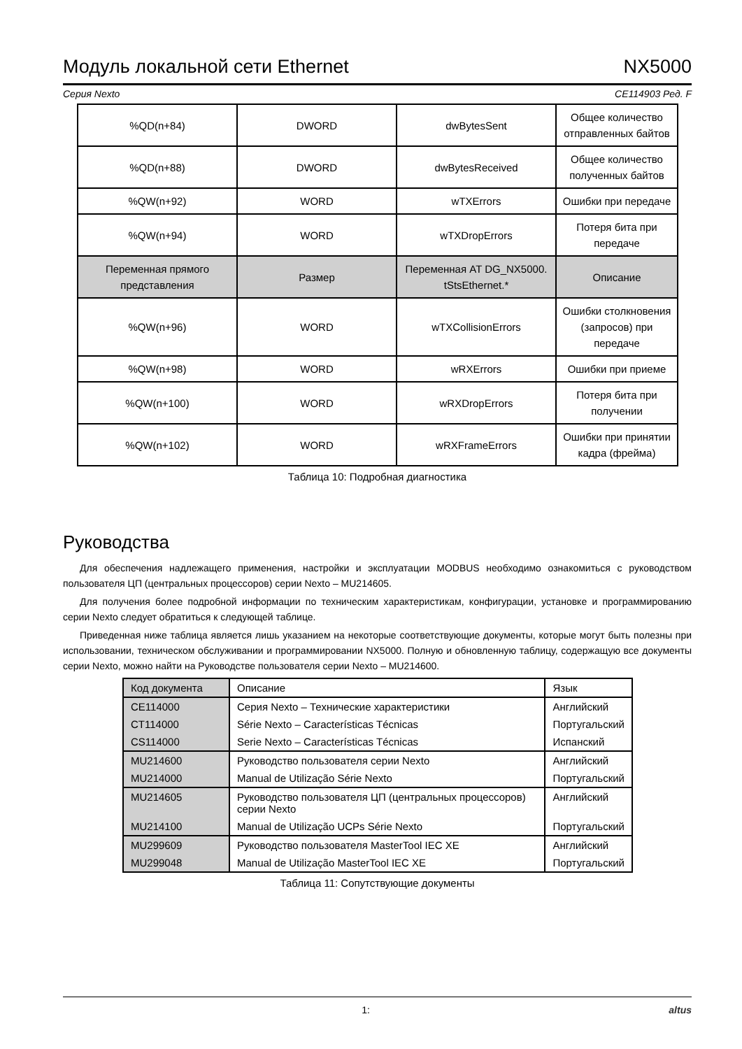Модуль локальной сети Ethernet NX5000
Серия Nexto CE114903 Ред. F
| %QD(n+84) | DWORD | dwBytesSent | Общее количество отправленных байтов |
| %QD(n+88) | DWORD | dwBytesReceived | Общее количество полученных байтов |
| %QW(n+92) | WORD | wTXErrors | Ошибки при передаче |
| %QW(n+94) | WORD | wTXDropErrors | Потеря бита при передаче |
| Переменная прямого представления | Размер | Переменная AT DG_NX5000. tStsEthernet.* | Описание |
| %QW(n+96) | WORD | wTXCollisionErrors | Ошибки столкновения (запросов) при передаче |
| %QW(n+98) | WORD | wRXErrors | Ошибки при приеме |
| %QW(n+100) | WORD | wRXDropErrors | Потеря бита при получении |
| %QW(n+102) | WORD | wRXFrameErrors | Ошибки при принятии кадра (фрейма) |
Таблица 10: Подробная диагностика
Руководства
Для обеспечения надлежащего применения, настройки и эксплуатации MODBUS необходимо ознакомиться с руководством пользователя ЦП (центральных процессоров) серии Nexto – MU214605.
Для получения более подробной информации по техническим характеристикам, конфигурации, установке и программированию серии Nexto следует обратиться к следующей таблице.
Приведенная ниже таблица является лишь указанием на некоторые соответствующие документы, которые могут быть полезны при использовании, техническом обслуживании и программировании NX5000. Полную и обновленную таблицу, содержащую все документы серии Nexto, можно найти на Руководстве пользователя серии Nexto – MU214600.
| Код документа | Описание | Язык |
| CE114000 | Серия Nexto – Технические характеристики | Английский |
| CT114000 | Série Nexto – Características Técnicas | Португальский |
| CS114000 | Serie Nexto – Características Técnicas | Испанский |
| MU214600 | Руководство пользователя серии Nexto | Английский |
| MU214000 | Manual de Utilização Série Nexto | Португальский |
| MU214605 | Руководство пользователя ЦП (центральных процессоров) серии Nexto | Английский |
| MU214100 | Manual de Utilização UCPs Série Nexto | Португальский |
| MU299609 | Руководство пользователя MasterTool IEC XE | Английский |
| MU299048 | Manual de Utilização MasterTool IEC XE | Португальский |
Таблица 11: Сопутствующие документы
1: altus